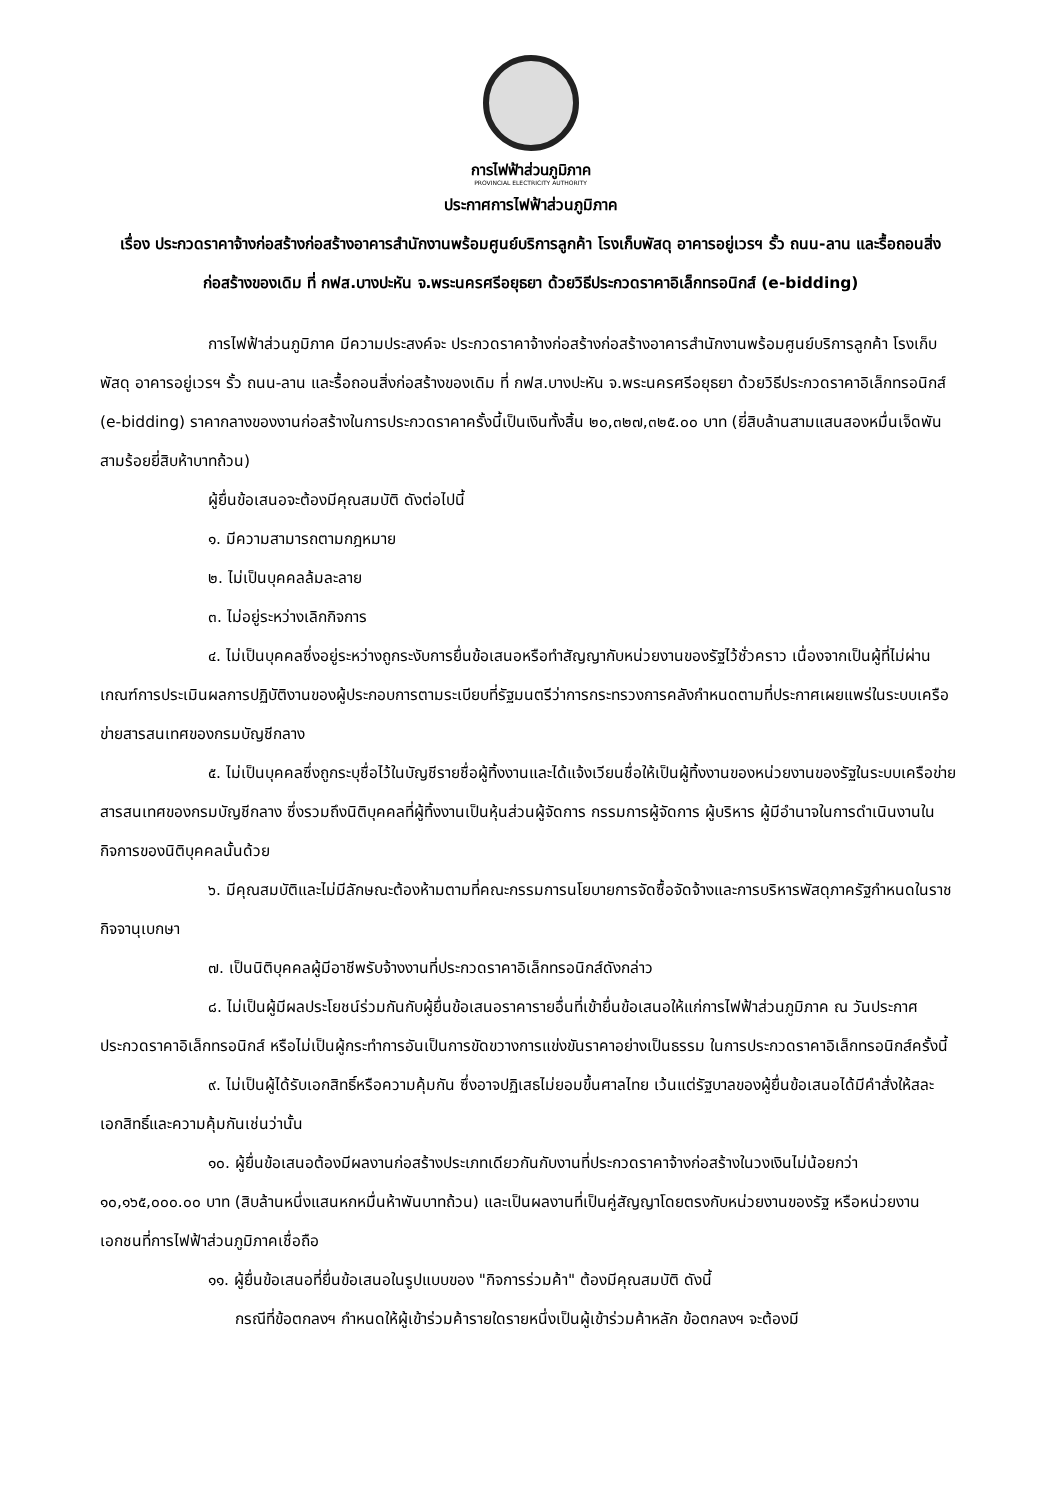การไฟฟ้าส่วนภูมิภาค
PROVINCIAL ELECTRICITY AUTHORITY
ประกาศการไฟฟ้าส่วนภูมิภาค
เรื่อง ประกวดราคาจ้างก่อสร้างก่อสร้างอาคารสำนักงานพร้อมศูนย์บริการลูกค้า โรงเก็บพัสดุ อาคารอยู่เวรฯ รั้ว ถนน-ลาน และรื้อถอนสิ่งก่อสร้างของเดิม ที่ กฟส.บางปะหัน จ.พระนครศรีอยุธยา ด้วยวิธีประกวดราคาอิเล็กทรอนิกส์ (e-bidding)
การไฟฟ้าส่วนภูมิภาค มีความประสงค์จะ ประกวดราคาจ้างก่อสร้างก่อสร้างอาคารสำนักงานพร้อมศูนย์บริการลูกค้า โรงเก็บพัสดุ อาคารอยู่เวรฯ รั้ว ถนน-ลาน และรื้อถอนสิ่งก่อสร้างของเดิม ที่ กฟส.บางปะหัน จ.พระนครศรีอยุธยา ด้วยวิธีประกวดราคาอิเล็กทรอนิกส์ (e-bidding) ราคากลางของงานก่อสร้างในการประกวดราคาครั้งนี้เป็นเงินทั้งสิ้น ๒๐,๓๒๗,๓๒๕.๐๐ บาท (ยี่สิบล้านสามแสนสองหมื่นเจ็ดพันสามร้อยยี่สิบห้าบาทถ้วน)
ผู้ยื่นข้อเสนอจะต้องมีคุณสมบัติ ดังต่อไปนี้
๑. มีความสามารถตามกฎหมาย
๒. ไม่เป็นบุคคลล้มละลาย
๓. ไม่อยู่ระหว่างเลิกกิจการ
๔. ไม่เป็นบุคคลซึ่งอยู่ระหว่างถูกระงับการยื่นข้อเสนอหรือทำสัญญากับหน่วยงานของรัฐไว้ชั่วคราว เนื่องจากเป็นผู้ที่ไม่ผ่านเกณฑ์การประเมินผลการปฏิบัติงานของผู้ประกอบการตามระเบียบที่รัฐมนตรีว่าการกระทรวงการคลังกำหนดตามที่ประกาศเผยแพร่ในระบบเครือข่ายสารสนเทศของกรมบัญชีกลาง
๕. ไม่เป็นบุคคลซึ่งถูกระบุชื่อไว้ในบัญชีรายชื่อผู้ทิ้งงานและได้แจ้งเวียนชื่อให้เป็นผู้ทิ้งงานของหน่วยงานของรัฐในระบบเครือข่ายสารสนเทศของกรมบัญชีกลาง ซึ่งรวมถึงนิติบุคคลที่ผู้ทิ้งงานเป็นหุ้นส่วนผู้จัดการ กรรมการผู้จัดการ ผู้บริหาร ผู้มีอำนาจในการดำเนินงานในกิจการของนิติบุคคลนั้นด้วย
๖. มีคุณสมบัติและไม่มีลักษณะต้องห้ามตามที่คณะกรรมการนโยบายการจัดซื้อจัดจ้างและการบริหารพัสดุภาครัฐกำหนดในราชกิจจานุเบกษา
๗. เป็นนิติบุคคลผู้มีอาชีพรับจ้างงานที่ประกวดราคาอิเล็กทรอนิกส์ดังกล่าว
๘. ไม่เป็นผู้มีผลประโยชน์ร่วมกันกับผู้ยื่นข้อเสนอราคารายอื่นที่เข้ายื่นข้อเสนอให้แก่การไฟฟ้าส่วนภูมิภาค ณ วันประกาศประกวดราคาอิเล็กทรอนิกส์ หรือไม่เป็นผู้กระทำการอันเป็นการขัดขวางการแข่งขันราคาอย่างเป็นธรรม ในการประกวดราคาอิเล็กทรอนิกส์ครั้งนี้
๙. ไม่เป็นผู้ได้รับเอกสิทธิ์หรือความคุ้มกัน ซึ่งอาจปฏิเสธไม่ยอมขึ้นศาลไทย เว้นแต่รัฐบาลของผู้ยื่นข้อเสนอได้มีคำสั่งให้สละเอกสิทธิ์และความคุ้มกันเช่นว่านั้น
๑๐. ผู้ยื่นข้อเสนอต้องมีผลงานก่อสร้างประเภทเดียวกันกับงานที่ประกวดราคาจ้างก่อสร้างในวงเงินไม่น้อยกว่า ๑๐,๑๖๕,๐๐๐.๐๐ บาท (สิบล้านหนึ่งแสนหกหมื่นห้าพันบาทถ้วน) และเป็นผลงานที่เป็นคู่สัญญาโดยตรงกับหน่วยงานของรัฐ หรือหน่วยงานเอกชนที่การไฟฟ้าส่วนภูมิภาคเชื่อถือ
๑๑. ผู้ยื่นข้อเสนอที่ยื่นข้อเสนอในรูปแบบของ "กิจการร่วมค้า" ต้องมีคุณสมบัติ ดังนี้
กรณีที่ข้อตกลงฯ กำหนดให้ผู้เข้าร่วมค้ารายใดรายหนึ่งเป็นผู้เข้าร่วมค้าหลัก ข้อตกลงฯ จะต้องมี